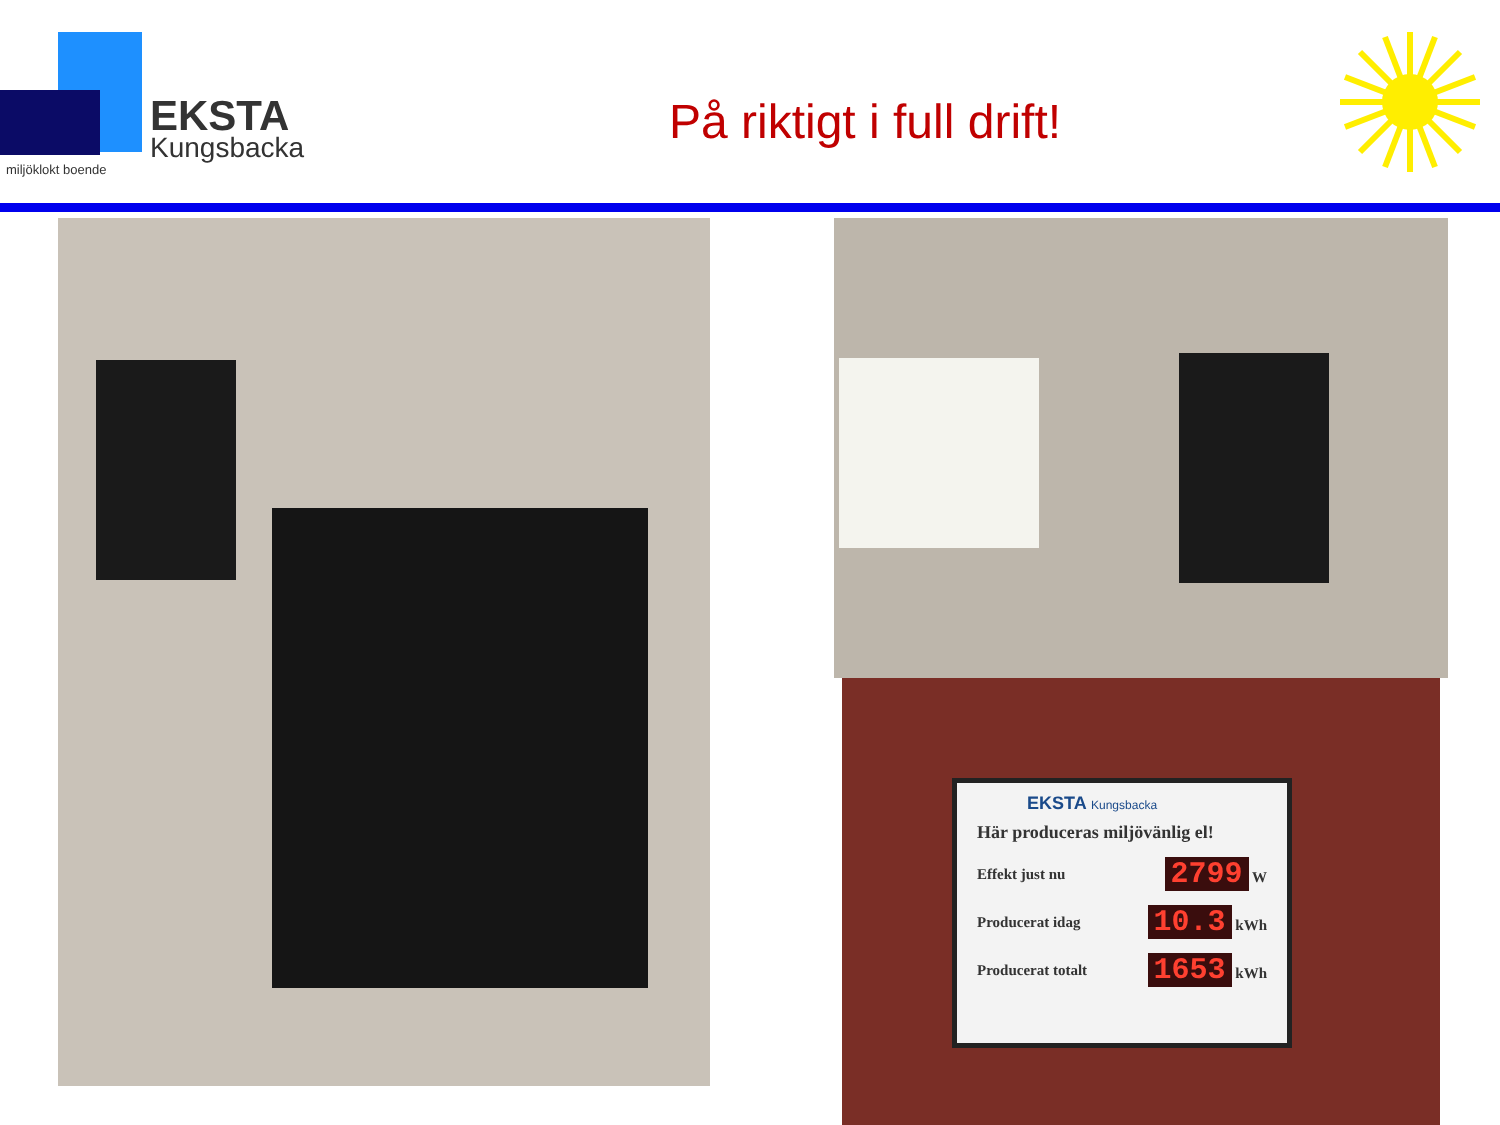EKSTA
Kungsbacka
miljöklokt boende
På riktigt i full drift!
EKSTA Kungsbacka
Här produceras miljövänlig el!
Effekt just nu 2799 W
Producerat idag 10.3 kWh
Producerat totalt 1653 kWh